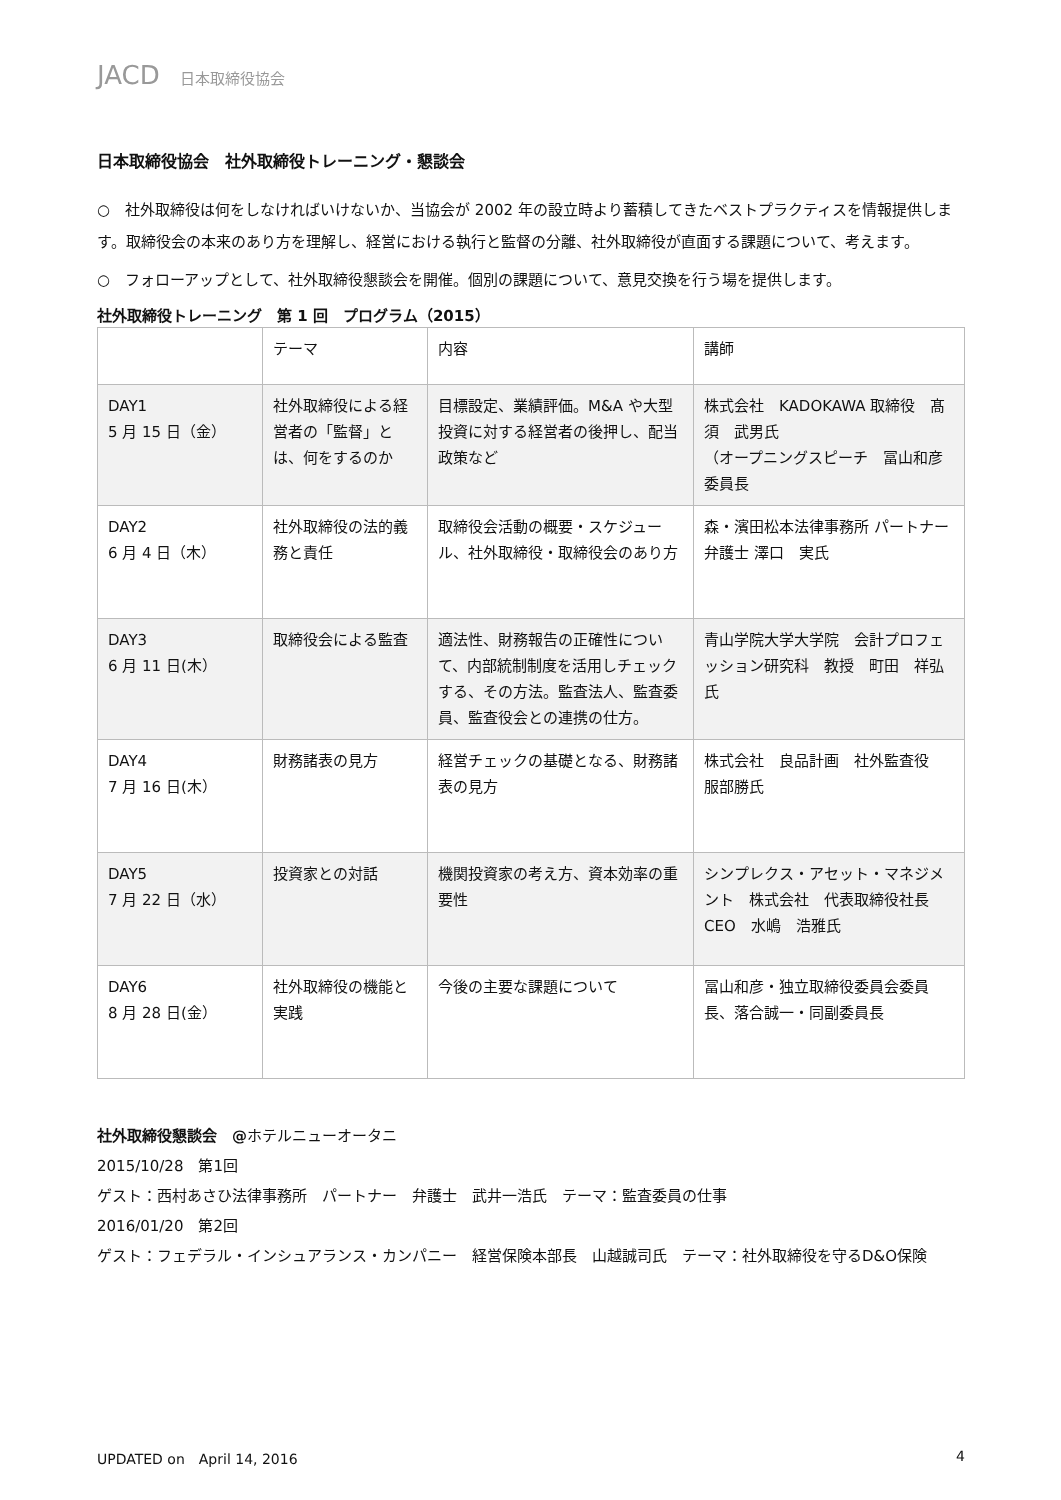JACD 日本取締役協会
日本取締役協会　社外取締役トレーニング・懇談会
○　社外取締役は何をしなければいけないか、当協会が 2002 年の設立時より蓄積してきたベストプラクティスを情報提供します。取締役会の本来のあり方を理解し、経営における執行と監督の分離、社外取締役が直面する課題について、考えます。
○　フォローアップとして、社外取締役懇談会を開催。個別の課題について、意見交換を行う場を提供します。
社外取締役トレーニング　第 1 回　プログラム（2015）
| | テーマ | 内容 | 講師 |
| DAY1 5 月 15 日（金） | 社外取締役による経営者の「監督」とは、何をするのか | 目標設定、業績評価。M&A や大型投資に対する経営者の後押し、配当政策など | 株式会社 KADOKAWA 取締役 髙須 武男氏 （オープニングスピーチ 冨山和彦委員長 |
| DAY2 6 月 4 日（木） | 社外取締役の法的義務と責任 | 取締役会活動の概要・スケジュール、社外取締役・取締役会のあり方 | 森・濱田松本法律事務所 パートナー弁護士 澤口 実氏 |
| DAY3 6 月 11 日(木） | 取締役会による監査 | 適法性、財務報告の正確性について、内部統制制度を活用しチェックする、その方法。監査法人、監査委員、監査役会との連携の仕方。 | 青山学院大学大学院 会計プロフェッション研究科 教授 町田 祥弘氏 |
| DAY4 7 月 16 日(木） | 財務諸表の見方 | 経営チェックの基礎となる、財務諸表の見方 | 株式会社 良品計画 社外監査役 服部勝氏 |
| DAY5 7 月 22 日（水） | 投資家との対話 | 機関投資家の考え方、資本効率の重要性 | シンプレクス・アセット・マネジメント 株式会社 代表取締役社長 CEO 水嶋 浩雅氏 |
| DAY6 8 月 28 日(金） | 社外取締役の機能と実践 | 今後の主要な課題について | 冨山和彦・独立取締役委員会委員長、落合誠一・同副委員長 |
社外取締役懇談会　@ホテルニューオータニ
2015/10/28　第1回
ゲスト：西村あさひ法律事務所　パートナー　弁護士　武井一浩氏　テーマ：監査委員の仕事
2016/01/20　第2回
ゲスト：フェデラル・インシュアランス・カンパニー　経営保険本部長　山越誠司氏　テーマ：社外取締役を守るD&O保険
UPDATED on　April 14, 2016 4